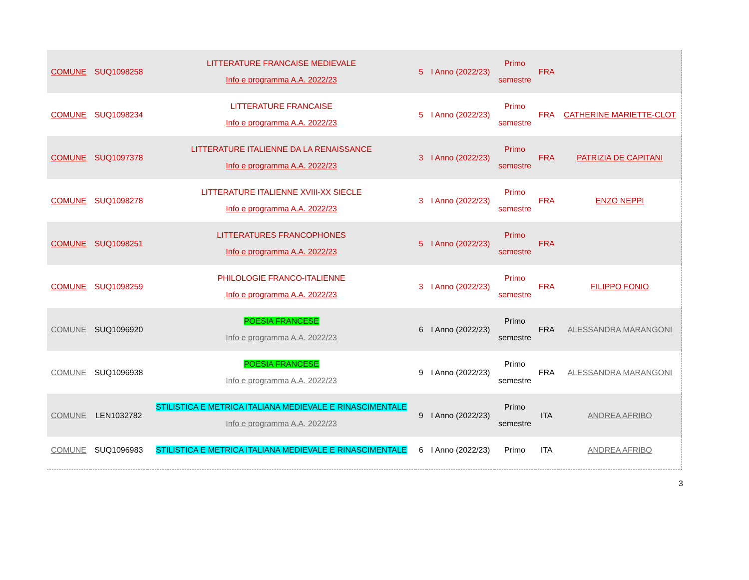| COMUNE | SUQ1098258 | LITTERATURE FRANCAISE MEDIEVALE Info e programma A.A. 2022/23 | 5 | I Anno (2022/23) | Primo semestre | FRA | |
| COMUNE | SUQ1098234 | LITTERATURE FRANCAISE Info e programma A.A. 2022/23 | 5 | I Anno (2022/23) | Primo semestre | FRA | CATHERINE MARIETTE-CLOT |
| COMUNE | SUQ1097378 | LITTERATURE ITALIENNE DA LA RENAISSANCE Info e programma A.A. 2022/23 | 3 | I Anno (2022/23) | Primo semestre | FRA | PATRIZIA DE CAPITANI |
| COMUNE | SUQ1098278 | LITTERATURE ITALIENNE XVIII-XX SIECLE Info e programma A.A. 2022/23 | 3 | I Anno (2022/23) | Primo semestre | FRA | ENZO NEPPI |
| COMUNE | SUQ1098251 | LITTERATURES FRANCOPHONES Info e programma A.A. 2022/23 | 5 | I Anno (2022/23) | Primo semestre | FRA | |
| COMUNE | SUQ1098259 | PHILOLOGIE FRANCO-ITALIENNE Info e programma A.A. 2022/23 | 3 | I Anno (2022/23) | Primo semestre | FRA | FILIPPO FONIO |
| COMUNE | SUQ1096920 | POESIA FRANCESE Info e programma A.A. 2022/23 | 6 | I Anno (2022/23) | Primo semestre | FRA | ALESSANDRA MARANGONI |
| COMUNE | SUQ1096938 | POESIA FRANCESE Info e programma A.A. 2022/23 | 9 | I Anno (2022/23) | Primo semestre | FRA | ALESSANDRA MARANGONI |
| COMUNE | LEN1032782 | STILISTICA E METRICA ITALIANA MEDIEVALE E RINASCIMENTALE Info e programma A.A. 2022/23 | 9 | I Anno (2022/23) | Primo semestre | ITA | ANDREA AFRIBO |
| COMUNE | SUQ1096983 | STILISTICA E METRICA ITALIANA MEDIEVALE E RINASCIMENTALE | 6 | I Anno (2022/23) | Primo | ITA | ANDREA AFRIBO |
3